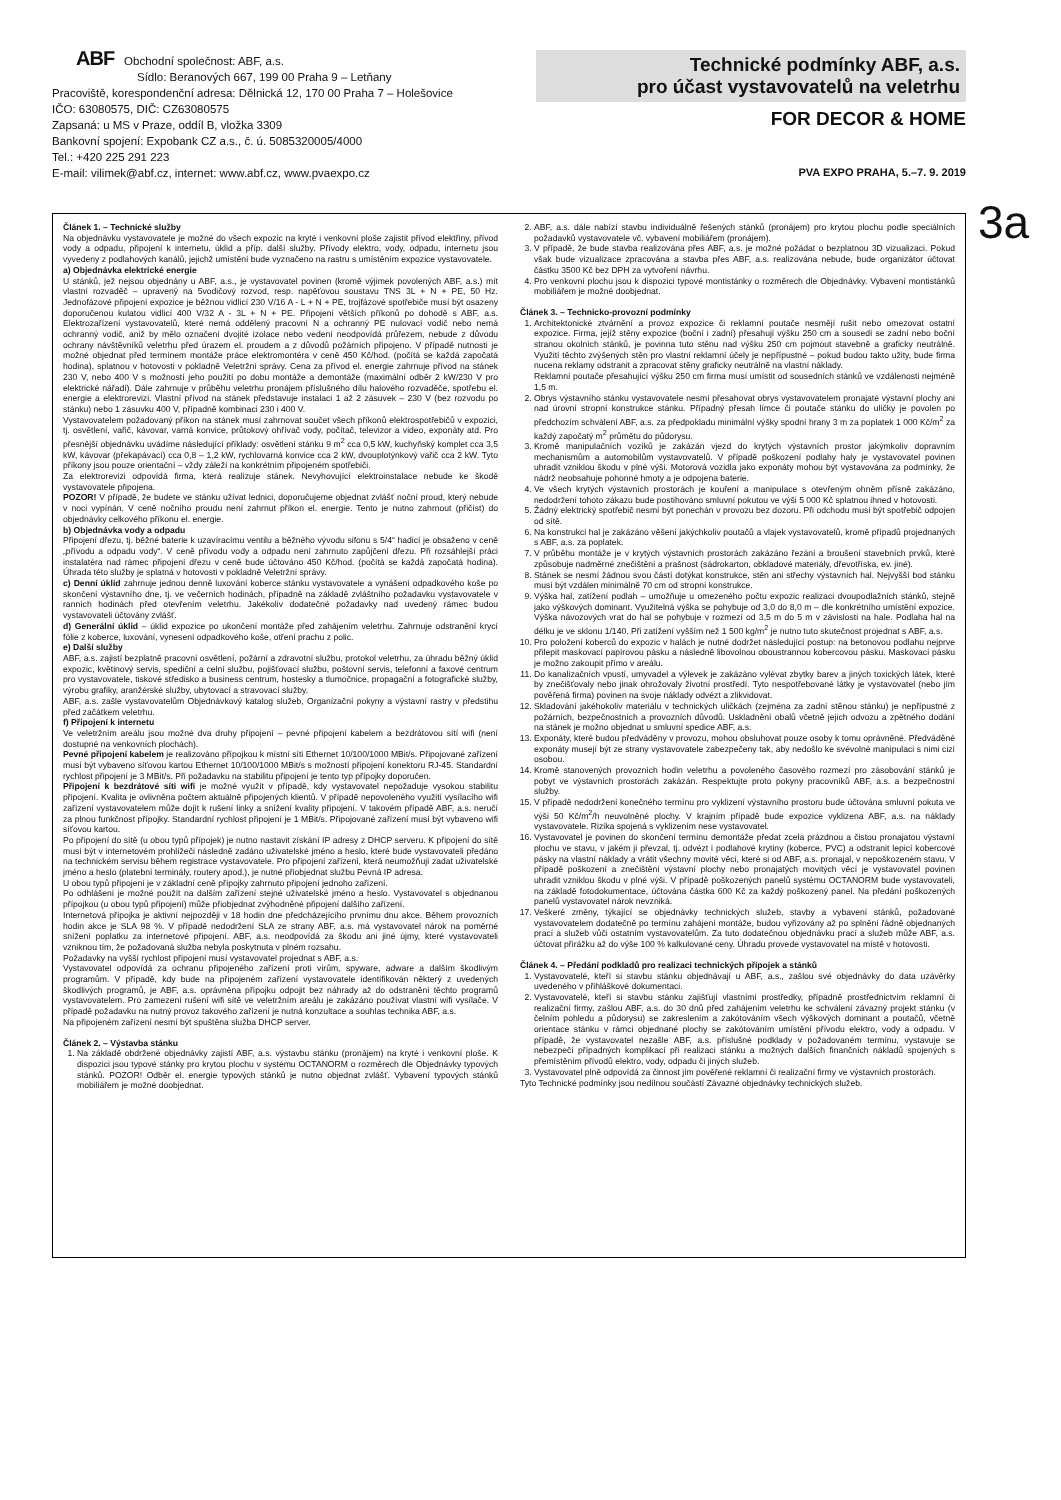3a
ABF Obchodní společnost: ABF, a.s.
Sídlo: Beranových 667, 199 00 Praha 9 – Letňany
Pracoviště, korespondenční adresa: Dělnická 12, 170 00 Praha 7 – Holešovice
IČO: 63080575, DIČ: CZ63080575
Zapsaná: u MS v Praze, oddíl B, vložka 3309
Bankovní spojení: Expobank CZ a.s., č. ú. 5085320005/4000
Tel.: +420 225 291 223
E-mail: vilimek@abf.cz, internet: www.abf.cz, www.pvaexpo.cz
Technické podmínky ABF, a.s.
pro účast vystavovatelů na veletrhu
FOR DECOR & HOME
PVA EXPO PRAHA, 5.–7. 9. 2019
Článek 1. – Technické služby
Na objednávku vystavovatele je možné do všech expozic na kryté i venkovní ploše zajistit přívod elektřiny, přívod vody a odpadu, připojení k internetu, úklid a příp. další služby. Přívody elektro, vody, odpadu, internetu jsou vyvedeny z podlahových kanálů, jejichž umístění bude vyznačeno na rastru s umístěním expozice vystavovatele.
a) Objednávka elektrické energie
U stánků, jež nejsou objednány u ABF, a.s., je vystavovatel povinen (kromě výjimek povolených ABF, a.s.) mít vlastní rozvaděč – upravený na 5vodičový rozvod, resp. napěťovou soustavu TNS 3L + N + PE, 50 Hz. Jednofázové připojení expozice je běžnou vidlicí 230 V/16 A - L + N + PE, trojfázové spotřebiče musí být osazeny doporučenou kulatou vidlicí 400 V/32 A - 3L + N + PE. Připojení větších příkonů po dohodě s ABF, a.s. Elektrozařízení vystavovatelů, které nemá oddělený pracovní N a ochranný PE nulovací vodič nebo nemá ochranný vodič, aniž by mělo označení dvojité izolace nebo vedení neodpovídá průřezem, nebude z důvodu ochrany návštěvníků veletrhu před úrazem el. proudem a z důvodů požárních připojeno. V případě nutnosti je možné objednat před termínem montáže práce elektromontéra v ceně 450 Kč/hod. (počítá se každá započatá hodina), splatnou v hotovosti v pokladně Veletržní správy. Cena za přívod el. energie zahrnuje přívod na stánek 230 V, nebo 400 V s možností jeho použití po dobu montáže a demontáže (maximální odběr 2 kW/230 V pro elektrické nářadí). Dále zahrnuje v průběhu veletrhu pronájem příslušného dílu halového rozvaděče, spotřebu el. energie a elektrorevizi. Vlastní přívod na stánek představuje instalaci 1 až 2 zásuvek – 230 V (bez rozvodu po stánku) nebo 1 zásuvku 400 V, případně kombinaci 230 i 400 V.
Vystavovatelem požadovaný příkon na stánek musí zahrnovat součet všech příkonů elektrospotřebičů v expozici, tj. osvětlení, vařič, kávovar, varná konvice, průtokový ohřívač vody, počítač, televizor a video, exponáty atd. Pro přesnější objednávku uvádíme následující příklady: osvětlení stánku 9 m<sup>2</sup> cca 0,5 kW, kuchyňský komplet cca 3,5 kW, kávovar (překapávací) cca 0,8 – 1,2 kW, rychlovarná konvice cca 2 kW, dvouplotýnkový vařič cca 2 kW. Tyto příkony jsou pouze orientační – vždy záleží na konkrétním připojeném spotřebiči.
Za elektrorevizi odpovídá firma, která realizuje stánek. Nevyhovující elektroinstalace nebude ke škodě vystavovatele připojena.
POZOR! V případě, že budete ve stánku užívat lednici, doporučujeme objednat zvlášť noční proud, který nebude v noci vypínán. V ceně nočního proudu není zahrnut příkon el. energie. Tento je nutno zahrnout (přičíst) do objednávky celkového příkonu el. energie.
b) Objednávka vody a odpadu
Připojení dřezu, tj. běžné baterie k uzavíracímu ventilu a běžného vývodu sifonu s 5/4“ hadicí je obsaženo v ceně „přívodu a odpadu vody“. V ceně přívodu vody a odpadu není zahrnuto zapůjčení dřezu. Při rozsáhlejší práci instalatéra nad rámec připojení dřezu v ceně bude účtováno 450 Kč/hod. (počítá se každá započatá hodina). Úhrada této služby je splatná v hotovosti v pokladně Veletržní správy.
c) Denní úklid zahrnuje jednou denně luxování koberce stánku vystavovatele a vynášení odpadkového koše po skončení výstavního dne, tj. ve večerních hodinách, případně na základě zvláštního požadavku vystavovatele v ranních hodinách před otevřením veletrhu. Jakékoliv dodatečné požadavky nad uvedený rámec budou vystavovateli účtovány zvlášť.
d) Generální úklid – úklid expozice po ukončení montáže před zahájením veletrhu. Zahrnuje odstranění krycí fólie z koberce, luxování, vynesení odpadkového koše, otření prachu z polic.
e) Další služby
ABF, a.s. zajistí bezplatně pracovní osvětlení, požární a zdravotní službu, protokol veletrhu, za úhradu běžný úklid expozic, květinový servis, spediční a celní službu, pojišťovací službu, poštovní servis, telefonní a faxové centrum pro vystavovatele, tiskové středisko a business centrum, hostesky a tlumočnice, propagační a fotografické služby, výrobu grafiky, aranžérské služby, ubytovací a stravovací služby.
ABF, a.s. zašle vystavovatelům Objednávkový katalog služeb, Organizační pokyny a výstavní rastry v předstihu před začátkem veletrhu.
f) Připojení k internetu
Ve veletržním areálu jsou možné dva druhy připojení – pevné připojení kabelem a bezdrátovou sítí wifi (není dostupné na venkovních plochách).
Pevné připojení kabelem je realizováno přípojkou k místní síti Ethernet 10/100/1000 MBit/s. Připojované zařízení musí být vybaveno síťovou kartou Ethernet 10/100/1000 MBit/s s možností připojení konektoru RJ-45. Standardní rychlost připojení je 3 MBit/s. Při požadavku na stabilitu připojení je tento typ přípojky doporučen.
Připojení k bezdrátové síti wifi je možné využít v případě, kdy vystavovatel nepožaduje vysokou stabilitu připojení. Kvalita je ovlivněna počtem aktuálně připojených klientů. V případě nepovoleného využití vysílacího wifi zařízení vystavovatelem může dojít k rušení linky a snížení kvality připojení. V takovém případě ABF, a.s. neručí za plnou funkčnost přípojky. Standardní rychlost připojení je 1 MBit/s. Připojované zařízení musí být vybaveno wifi síťovou kartou.
Po připojení do sítě (u obou typů přípojek) je nutno nastavit získání IP adresy z DHCP serveru. K připojení do sítě musí být v internetovém prohlížeči následně zadáno uživatelské jméno a heslo, které bude vystavovateli předáno na technickém servisu během registrace vystavovatele. Pro připojení zařízení, která neumožňují zadat uživatelské jméno a heslo (platební terminály, routery apod.), je nutné přiobjednat službu Pevná IP adresa.
U obou typů připojení je v základní ceně přípojky zahrnuto připojení jednoho zařízení.
Po odhlášení je možné použít na dalším zařízení stejné uživatelské jméno a heslo. Vystavovatel s objednanou přípojkou (u obou typů připojení) může přiobjednat zvýhodněné připojení dalšího zařízení.
Internetová přípojka je aktivní nejpozději v 18 hodin dne předcházejícího prvnímu dnu akce. Během provozních hodin akce je SLA 98 %. V případě nedodržení SLA ze strany ABF, a.s. má vystavovatel nárok na poměrné snížení poplatku za internetové připojení. ABF, a.s. neodpovídá za škodu ani jiné újmy, které vystavovateli vzniknou tím, že požadovaná služba nebyla poskytnuta v plném rozsahu.
Požadavky na vyšší rychlost připojení musí vystavovatel projednat s ABF, a.s.
Vystavovatel odpovídá za ochranu připojeného zařízení proti virům, spyware, adware a dalším škodlivým programům. V případě, kdy bude na připojeném zařízení vystavovatele identifikován některý z uvedených škodlivých programů, je ABF, a.s. oprávněna přípojku odpojit bez náhrady až do odstranění těchto programů vystavovatelem. Pro zamezení rušení wifi sítě ve veletržním areálu je zakázáno používat vlastní wifi vysílače. V případě požadavku na nutný provoz takového zařízení je nutná konzultace a souhlas technika ABF, a.s.
Na připojeném zařízení nesmí být spuštěna služba DHCP server.
Článek 2. – Výstavba stánku
1. Na základě obdržené objednávky zajistí ABF, a.s. výstavbu stánku (pronájem) na kryté i venkovní ploše. K dispozici jsou typové stánky pro krytou plochu v systému OCTANORM o rozměrech dle Objednávky typových stánků. POZOR! Odběr el. energie typových stánků je nutno objednat zvlášť. Vybavení typových stánků mobiliářem je možné doobjednat.
2. ABF, a.s. dále nabízí stavbu individuálně řešených stánků (pronájem) pro krytou plochu podle speciálních požadavků vystavovatele vč. vybavení mobiliářem (pronájem).
3. V případě, že bude stavba realizována přes ABF, a.s. je možné požádat o bezplatnou 3D vizualizaci. Pokud však bude vizualizace zpracována a stavba přes ABF, a.s. realizována nebude, bude organizátor účtovat částku 3500 Kč bez DPH za vytvoření návrhu.
4. Pro venkovní plochu jsou k dispozici typové montistánky o rozměrech dle Objednávky. Vybavení montistánků mobiliářem je možné doobjednat.
Článek 3. – Technicko-provozní podmínky
1. Architektonické ztvárnění a provoz expozice či reklamní poutače nesmějí rušit nebo omezovat ostatní expozice. Firma, jejíž stěny expozice (boční i zadní) přesahují výšku 250 cm a sousedí se zadní nebo boční stranou okolních stánků, je povinna tuto stěnu nad výšku 250 cm pojmout stavebně a graficky neutrálně. Využití těchto zvýšených stěn pro vlastní reklamní účely je nepřípustné – pokud budou takto užity, bude firma nucena reklamy odstranit a zpracovat stěny graficky neutrálně na vlastní náklady.
Reklamní poutače přesahující výšku 250 cm firma musí umístit od sousedních stánků ve vzdálenosti nejméně 1,5 m.
2. Obrys výstavního stánku vystavovatele nesmí přesahovat obrys vystavovatelem pronajaté výstavní plochy ani nad úrovní stropní konstrukce stánku. Případný přesah límce či poutače stánku do uličky je povolen po předchozím schválení ABF, a.s. za předpokladu minimální výšky spodní hrany 3 m za poplatek 1 000 Kč/m<sup>2</sup> za každý započatý m<sup>2</sup> průmětu do půdorysu.
3. Kromě manipulačních vozíků je zakázán vjezd do krytých výstavních prostor jakýmkoliv dopravním mechanismům a automobilům vystavovatelů. V případě poškození podlahy haly je vystavovatel povinen uhradit vzniklou škodu v plné výši. Motorová vozidla jako exponáty mohou být vystavována za podmínky, že nádrž neobsahuje pohonné hmoty a je odpojena baterie.
4. Ve všech krytých výstavních prostorách je kouření a manipulace s otevřeným ohněm přísně zakázáno, nedodržení tohoto zákazu bude postihováno smluvní pokutou ve výši 5 000 Kč splatnou ihned v hotovosti.
5. Žádný elektrický spotřebič nesmí být ponechán v provozu bez dozoru. Při odchodu musí být spotřebič odpojen od sítě.
6. Na konstrukci hal je zakázáno věšení jakýchkoliv poutačů a vlajek vystavovatelů, kromě případů projednaných s ABF, a.s. za poplatek.
7. V průběhu montáže je v krytých výstavních prostorách zakázáno řezání a broušení stavebních prvků, které způsobuje nadměrné znečištění a prašnost (sádrokarton, obkladové materiály, dřevotříska, ev. jiné).
8. Stánek se nesmí žádnou svou částí dotýkat konstrukce, stěn ani střechy výstavních hal. Nejvyšší bod stánku musí být vzdálen minimálně 70 cm od stropní konstrukce.
9. Výška hal, zatížení podlah – umožňuje u omezeného počtu expozic realizaci dvoupodlažních stánků, stejně jako výškových dominant. Využitelná výška se pohybuje od 3,0 do 8,0 m – dle konkrétního umístění expozice. Výška návozových vrat do hal se pohybuje v rozmezí od 3,5 m do 5 m v závislosti na hale. Podlaha hal na délku je ve sklonu 1/140. Při zatížení vyšším než 1 500 kg/m<sup>2</sup> je nutno tuto skutečnost projednat s ABF, a.s.
10. Pro položení koberců do expozic v halách je nutné dodržet následující postup: na betonovou podlahu nejprve přilepit maskovací papírovou pásku a následně libovolnou oboustrannou kobercovou pásku. Maskovací pásku je možno zakoupit přímo v areálu.
11. Do kanalizačních vpustí, umyvadel a výlevek je zakázáno vylévat zbytky barev a jiných toxických látek, které by znečišťovaly nebo jinak ohrožovaly životní prostředí. Tyto nespotřebované látky je vystavovatel (nebo jím pověřená firma) povinen na svoje náklady odvézt a zlikvidovat.
12. Skladování jakéhokoliv materiálu v technických uličkách (zejména za zadní stěnou stánku) je nepřípustné z požárních, bezpečnostních a provozních důvodů. Uskladnění obalů včetně jejich odvozu a zpětného dodání na stánek je možno objednat u smluvní spedice ABF, a.s.
13. Exponáty, které budou předváděny v provozu, mohou obsluhovat pouze osoby k tomu oprávněné. Předváděné exponáty musejí být ze strany vystavovatele zabezpečeny tak, aby nedošlo ke svévolné manipulaci s nimi cizí osobou.
14. Kromě stanovených provozních hodin veletrhu a povoleného časového rozmezí pro zásobování stánků je pobyt ve výstavních prostorách zakázán. Respektujte proto pokyny pracovníků ABF, a.s. a bezpečnostní služby.
15. V případě nedodržení konečného termínu pro vyklizení výstavního prostoru bude účtována smluvní pokuta ve výši 50 Kč/m<sup>2</sup>/h neuvolněné plochy. V krajním případě bude expozice vyklizena ABF, a.s. na náklady vystavovatele. Rizika spojená s vyklizením nese vystavovatel.
16. Vystavovatel je povinen do skončení termínu demontáže předat zcela prázdnou a čistou pronajatou výstavní plochu ve stavu, v jakém ji převzal, tj. odvézt i podlahové krytiny (koberce, PVC) a odstranit lepicí kobercové pásky na vlastní náklady a vrátit všechny movité věci, které si od ABF, a.s. pronajal, v nepoškozeném stavu. V případě poškození a znečištění výstavní plochy nebo pronajatých movitých věcí je vystavovatel povinen uhradit vzniklou škodu v plné výši. V případě poškozených panelů systému OCTANORM bude vystavovateli, na základě fotodokumentace, účtována částka 600 Kč za každý poškozený panel. Na předání poškozených panelů vystavovatel nárok nevzniká.
17. Veškeré změny, týkající se objednávky technických služeb, stavby a vybavení stánků, požadované vystavovatelem dodatečně po termínu zahájení montáže, budou vyřizovány až po splnění řádně objednaných prací a služeb vůči ostatním vystavovatelům. Za tuto dodatečnou objednávku prací a služeb může ABF, a.s. účtovat přirážku až do výše 100 % kalkulované ceny. Úhradu provede vystavovatel na místě v hotovosti.
Článek 4. – Předání podkladů pro realizaci technických přípojek a stánků
1. Vystavovatelé, kteří si stavbu stánku objednávají u ABF, a.s., zašlou své objednávky do data uzávěrky uvedeného v přihláškové dokumentaci.
2. Vystavovatelé, kteří si stavbu stánku zajišťují vlastními prostředky, případně prostřednictvím reklamní či realizační firmy, zašlou ABF, a.s. do 30 dnů před zahájením veletrhu ke schválení závazný projekt stánku (v čelním pohledu a půdorysu) se zakreslením a zakótováním všech výškových dominant a poutačů, včetně orientace stánku v rámci objednané plochy se zakótováním umístění přívodu elektro, vody a odpadu. V případě, že vystavovatel nezašle ABF, a.s. příslušné podklady v požadovaném termínu, vystavuje se nebezpečí případných komplikací při realizaci stánku a možných dalších finančních nákladů spojených s přemístěním přívodů elektro, vody, odpadu či jiných služeb.
3. Vystavovatel plně odpovídá za činnost jím pověřené reklamní či realizační firmy ve výstavních prostorách.
Tyto Technické podmínky jsou nedílnou součástí Závazné objednávky technických služeb.